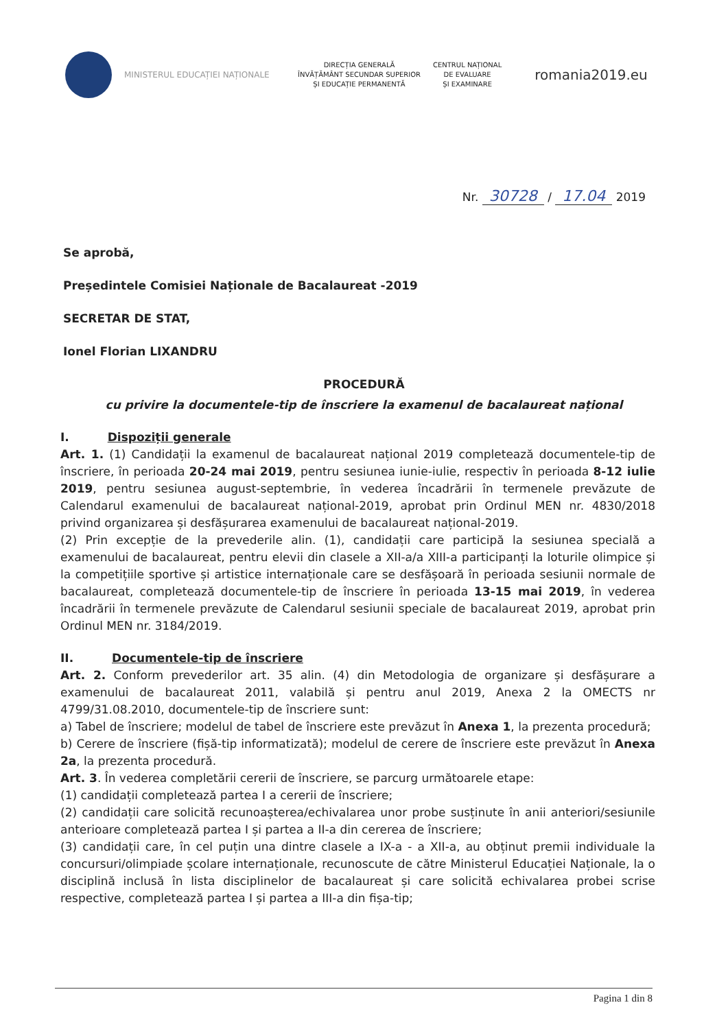MINISTERUL EDUCAȚIEI NAȚIONALE
DIRECȚIA GENERALĂ
ÎNVĂȚĂMÂNT SECUNDAR SUPERIOR
ȘI EDUCAȚIE PERMANENTĂ
CENTRUL NAȚIONAL
DE EVALUARE
ȘI EXAMINARE
romania2019.eu
Nr. 30728 / 17.04 2019
Se aprobă,
Președintele Comisiei Naționale de Bacalaureat -2019
SECRETAR DE STAT,
Ionel Florian LIXANDRU
PROCEDURĂ
cu privire la documentele-tip de înscriere la examenul de bacalaureat național
I. Dispoziții generale
Art. 1. (1) Candidații la examenul de bacalaureat național 2019 completează documentele-tip de înscriere, în perioada 20-24 mai 2019, pentru sesiunea iunie-iulie, respectiv în perioada 8-12 iulie 2019, pentru sesiunea august-septembrie, în vederea încadrării în termenele prevăzute de Calendarul examenului de bacalaureat național-2019, aprobat prin Ordinul MEN nr. 4830/2018 privind organizarea și desfășurarea examenului de bacalaureat național-2019.
(2) Prin excepție de la prevederile alin. (1), candidații care participă la sesiunea specială a examenului de bacalaureat, pentru elevii din clasele a XII-a/a XIII-a participanți la loturile olimpice și la competițiile sportive și artistice internaționale care se desfășoară în perioada sesiunii normale de bacalaureat, completează documentele-tip de înscriere în perioada 13-15 mai 2019, în vederea încadrării în termenele prevăzute de Calendarul sesiunii speciale de bacalaureat 2019, aprobat prin Ordinul MEN nr. 3184/2019.
II. Documentele-tip de înscriere
Art. 2. Conform prevederilor art. 35 alin. (4) din Metodologia de organizare și desfășurare a examenului de bacalaureat 2011, valabilă și pentru anul 2019, Anexa 2 la OMECTS nr 4799/31.08.2010, documentele-tip de înscriere sunt:
a) Tabel de înscriere; modelul de tabel de înscriere este prevăzut în Anexa 1, la prezenta procedură;
b) Cerere de înscriere (fișă-tip informatizată); modelul de cerere de înscriere este prevăzut în Anexa 2a, la prezenta procedură.
Art. 3. În vederea completării cererii de înscriere, se parcurg următoarele etape:
(1) candidații completează partea I a cererii de înscriere;
(2) candidații care solicită recunoașterea/echivalarea unor probe susținute în anii anteriori/sesiunile anterioare completează partea I și partea a II-a din cererea de înscriere;
(3) candidații care, în cel puțin una dintre clasele a IX-a - a XII-a, au obținut premii individuale la concursuri/olimpiade școlare internaționale, recunoscute de către Ministerul Educației Naționale, la o disciplină inclusă în lista disciplinelor de bacalaureat și care solicită echivalarea probei scrise respective, completează partea I și partea a III-a din fișa-tip;
Pagina 1 din 8